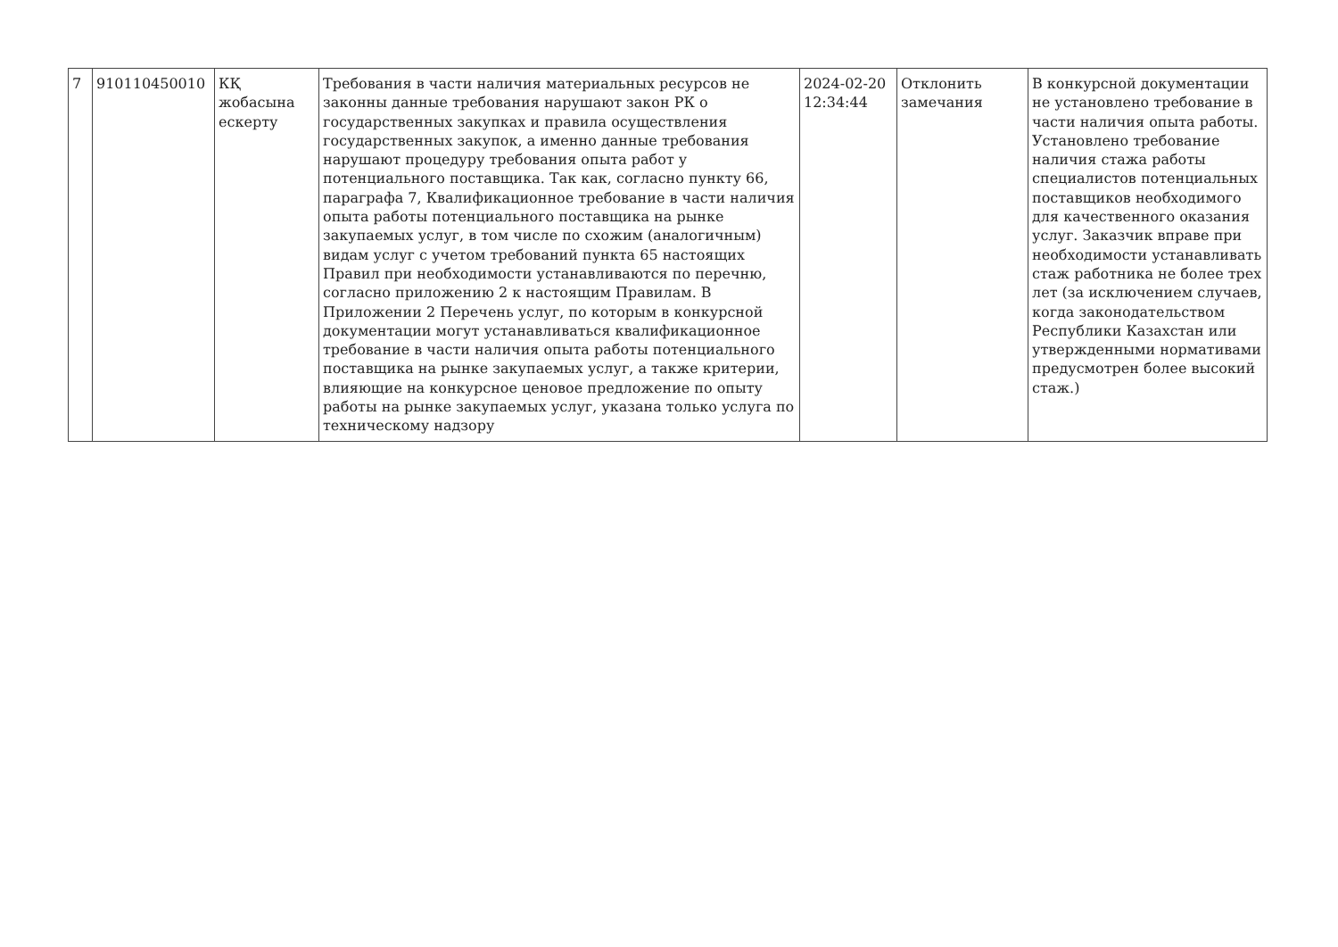| 7 | 910110450010 | КҚ жобасына ескерту | Требования в части наличия материальных ресурсов не законны данные требования нарушают закон РК о государственных закупках и правила осуществления государственных закупок, а именно данные требования нарушают процедуру требования опыта работ у потенциального поставщика. Так как, согласно пункту 66, параграфа 7, Квалификационное требование в части наличия опыта работы потенциального поставщика на рынке закупаемых услуг, в том числе по схожим (аналогичным) видам услуг с учетом требований пункта 65 настоящих Правил при необходимости устанавливаются по перечню, согласно приложению 2 к настоящим Правилам. В Приложении 2 Перечень услуг, по которым в конкурсной документации могут устанавливаться квалификационное требование в части наличия опыта работы потенциального поставщика на рынке закупаемых услуг, а также критерии, влияющие на конкурсное ценовое предложение по опыту работы на рынке закупаемых услуг, указана только услуга по техническому надзору | 2024-02-20 12:34:44 | Отклонить замечания | В конкурсной документации не установлено требование в части наличия опыта работы. Установлено требование наличия стажа работы специалистов потенциальных поставщиков необходимого для качественного оказания услуг. Заказчик вправе при необходимости устанавливать стаж работника не более трех лет (за исключением случаев, когда законодательством Республики Казахстан или утвержденными нормативами предусмотрен более высокий стаж.) |